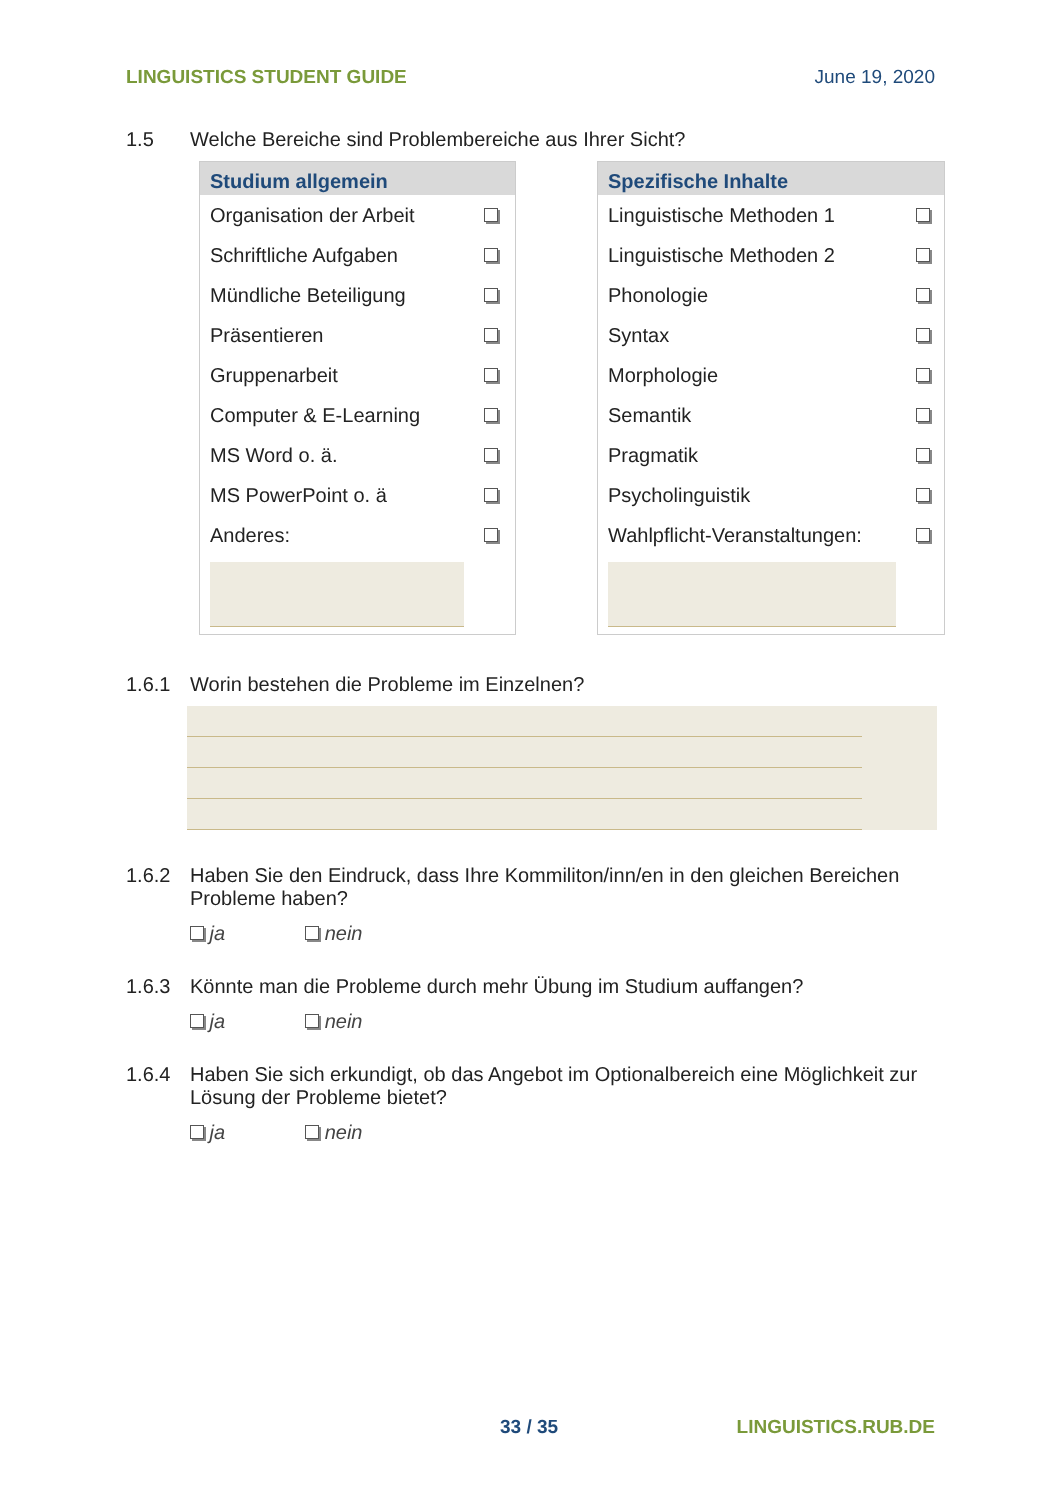LINGUISTICS STUDENT GUIDE June 19, 2020
1.5 Welche Bereiche sind Problembereiche aus Ihrer Sicht?
| Studium allgemein | |
| --- | --- |
| Organisation der Arbeit | |
| Schriftliche Aufgaben | |
| Mündliche Beteiligung | |
| Präsentieren | |
| Gruppenarbeit | |
| Computer & E-Learning | |
| MS Word o. ä. | |
| MS PowerPoint o. ä | |
| Anderes: | |
| Spezifische Inhalte | |
| --- | --- |
| Linguistische Methoden 1 | |
| Linguistische Methoden 2 | |
| Phonologie | |
| Syntax | |
| Morphologie | |
| Semantik | |
| Pragmatik | |
| Psycholinguistik | |
| Wahlpflicht-Veranstaltungen: | |
1.6.1 Worin bestehen die Probleme im Einzelnen?
1.6.2 Haben Sie den Eindruck, dass Ihre Kommiliton/inn/en in den gleichen Bereichen Probleme haben?
ja nein
1.6.3 Könnte man die Probleme durch mehr Übung im Studium auffangen?
ja nein
1.6.4 Haben Sie sich erkundigt, ob das Angebot im Optionalbereich eine Möglichkeit zur Lösung der Probleme bietet?
ja nein
33 / 35 LINGUISTICS.RUB.DE